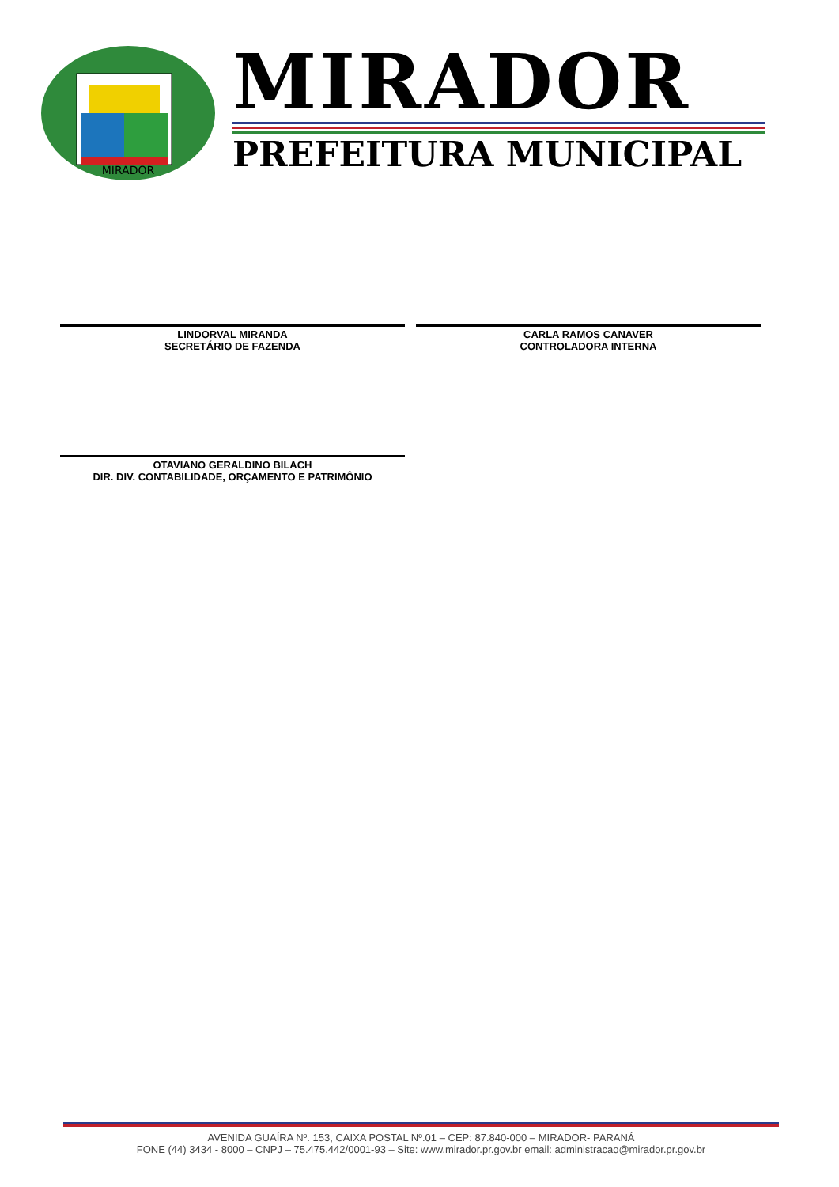MIRADOR
MIRADOR
PREFEITURA MUNICIPAL
LINDORVAL MIRANDA
SECRETÁRIO DE FAZENDA
CARLA RAMOS CANAVER
CONTROLADORA INTERNA
OTAVIANO GERALDINO BILACH
DIR. DIV. CONTABILIDADE, ORÇAMENTO E PATRIMÔNIO
AVENIDA GUAÍRA Nº. 153, CAIXA POSTAL Nº.01 – CEP: 87.840-000 – MIRADOR- PARANÁ
FONE (44) 3434 - 8000 – CNPJ – 75.475.442/0001-93 – Site: www.mirador.pr.gov.br email: administracao@mirador.pr.gov.br